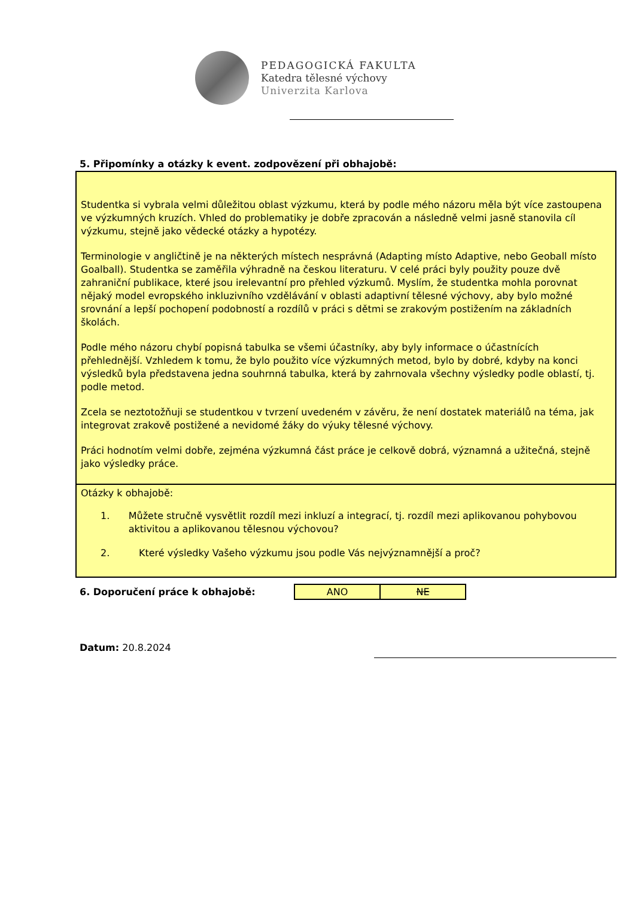PEDAGOGICKÁ FAKULTA
Katedra tělesné výchovy
Univerzita Karlova
5. Připomínky a otázky k event. zodpovězení při obhajobě:
Studentka si vybrala velmi důležitou oblast výzkumu, která by podle mého názoru měla být více zastoupena ve výzkumných kruzích. Vhled do problematiky je dobře zpracován a následně velmi jasně stanovila cíl výzkumu, stejně jako vědecké otázky a hypotézy.
Terminologie v angličtině je na některých místech nesprávná (Adapting místo Adaptive, nebo Geoball místo Goalball). Studentka se zaměřila výhradně na českou literaturu. V celé práci byly použity pouze dvě zahraniční publikace, které jsou irelevantní pro přehled výzkumů. Myslím, že studentka mohla porovnat nějaký model evropského inkluzivního vzdělávání v oblasti adaptivní tělesné výchovy, aby bylo možné srovnání a lepší pochopení podobností a rozdílů v práci s dětmi se zrakovým postižením na základních školách.
Podle mého názoru chybí popisná tabulka se všemi účastníky, aby byly informace o účastnících přehlednější. Vzhledem k tomu, že bylo použito více výzkumných metod, bylo by dobré, kdyby na konci výsledků byla představena jedna souhrnná tabulka, která by zahrnovala všechny výsledky podle oblastí, tj. podle metod.
Zcela se neztotožňuji se studentkou v tvrzení uvedeném v závěru, že není dostatek materiálů na téma, jak integrovat zrakově postižené a nevidomé žáky do výuky tělesné výchovy.
Práci hodnotím velmi dobře, zejména výzkumná část práce je celkově dobrá, významná a užitečná, stejně jako výsledky práce.
Otázky k obhajobě:
1. Můžete stručně vysvětlit rozdíl mezi inkluzí a integrací, tj. rozdíl mezi aplikovanou pohybovou aktivitou a aplikovanou tělesnou výchovou?
2. Které výsledky Vašeho výzkumu jsou podle Vás nejvýznamnější a proč?
6. Doporučení práce k obhajobě:
| ANO | NE |
Datum: 20.8.2024